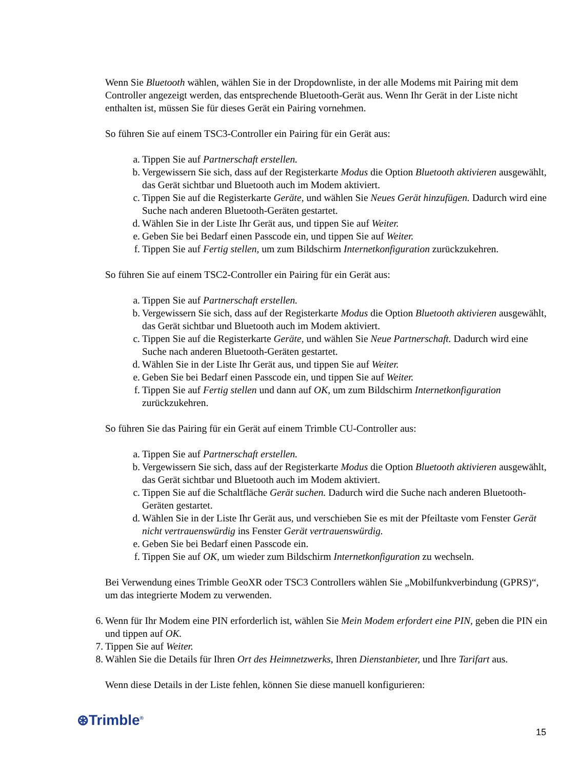Wenn Sie Bluetooth wählen, wählen Sie in der Dropdownliste, in der alle Modems mit Pairing mit dem Controller angezeigt werden, das entsprechende Bluetooth-Gerät aus. Wenn Ihr Gerät in der Liste nicht enthalten ist, müssen Sie für dieses Gerät ein Pairing vornehmen.
So führen Sie auf einem TSC3-Controller ein Pairing für ein Gerät aus:
a. Tippen Sie auf Partnerschaft erstellen.
b. Vergewissern Sie sich, dass auf der Registerkarte Modus die Option Bluetooth aktivieren ausgewählt, das Gerät sichtbar und Bluetooth auch im Modem aktiviert.
c. Tippen Sie auf die Registerkarte Geräte, und wählen Sie Neues Gerät hinzufügen. Dadurch wird eine Suche nach anderen Bluetooth-Geräten gestartet.
d. Wählen Sie in der Liste Ihr Gerät aus, und tippen Sie auf Weiter.
e. Geben Sie bei Bedarf einen Passcode ein, und tippen Sie auf Weiter.
f. Tippen Sie auf Fertig stellen, um zum Bildschirm Internetkonfiguration zurückzukehren.
So führen Sie auf einem TSC2-Controller ein Pairing für ein Gerät aus:
a. Tippen Sie auf Partnerschaft erstellen.
b. Vergewissern Sie sich, dass auf der Registerkarte Modus die Option Bluetooth aktivieren ausgewählt, das Gerät sichtbar und Bluetooth auch im Modem aktiviert.
c. Tippen Sie auf die Registerkarte Geräte, und wählen Sie Neue Partnerschaft. Dadurch wird eine Suche nach anderen Bluetooth-Geräten gestartet.
d. Wählen Sie in der Liste Ihr Gerät aus, und tippen Sie auf Weiter.
e. Geben Sie bei Bedarf einen Passcode ein, und tippen Sie auf Weiter.
f. Tippen Sie auf Fertig stellen und dann auf OK, um zum Bildschirm Internetkonfiguration zurückzukehren.
So führen Sie das Pairing für ein Gerät auf einem Trimble CU-Controller aus:
a. Tippen Sie auf Partnerschaft erstellen.
b. Vergewissern Sie sich, dass auf der Registerkarte Modus die Option Bluetooth aktivieren ausgewählt, das Gerät sichtbar und Bluetooth auch im Modem aktiviert.
c. Tippen Sie auf die Schaltfläche Gerät suchen. Dadurch wird die Suche nach anderen Bluetooth-Geräten gestartet.
d. Wählen Sie in der Liste Ihr Gerät aus, und verschieben Sie es mit der Pfeiltaste vom Fenster Gerät nicht vertrauenswürdig ins Fenster Gerät vertrauenswürdig.
e. Geben Sie bei Bedarf einen Passcode ein.
f. Tippen Sie auf OK, um wieder zum Bildschirm Internetkonfiguration zu wechseln.
Bei Verwendung eines Trimble GeoXR oder TSC3 Controllers wählen Sie „Mobilfunkverbindung (GPRS)“, um das integrierte Modem zu verwenden.
6. Wenn für Ihr Modem eine PIN erforderlich ist, wählen Sie Mein Modem erfordert eine PIN, geben die PIN ein und tippen auf OK.
7. Tippen Sie auf Weiter.
8. Wählen Sie die Details für Ihren Ort des Heimnetzwerks, Ihren Dienstanbieter, und Ihre Tarifart aus.
Wenn diese Details in der Liste fehlen, können Sie diese manuell konfigurieren:
⊛Trimble<sup>®</sup>
15